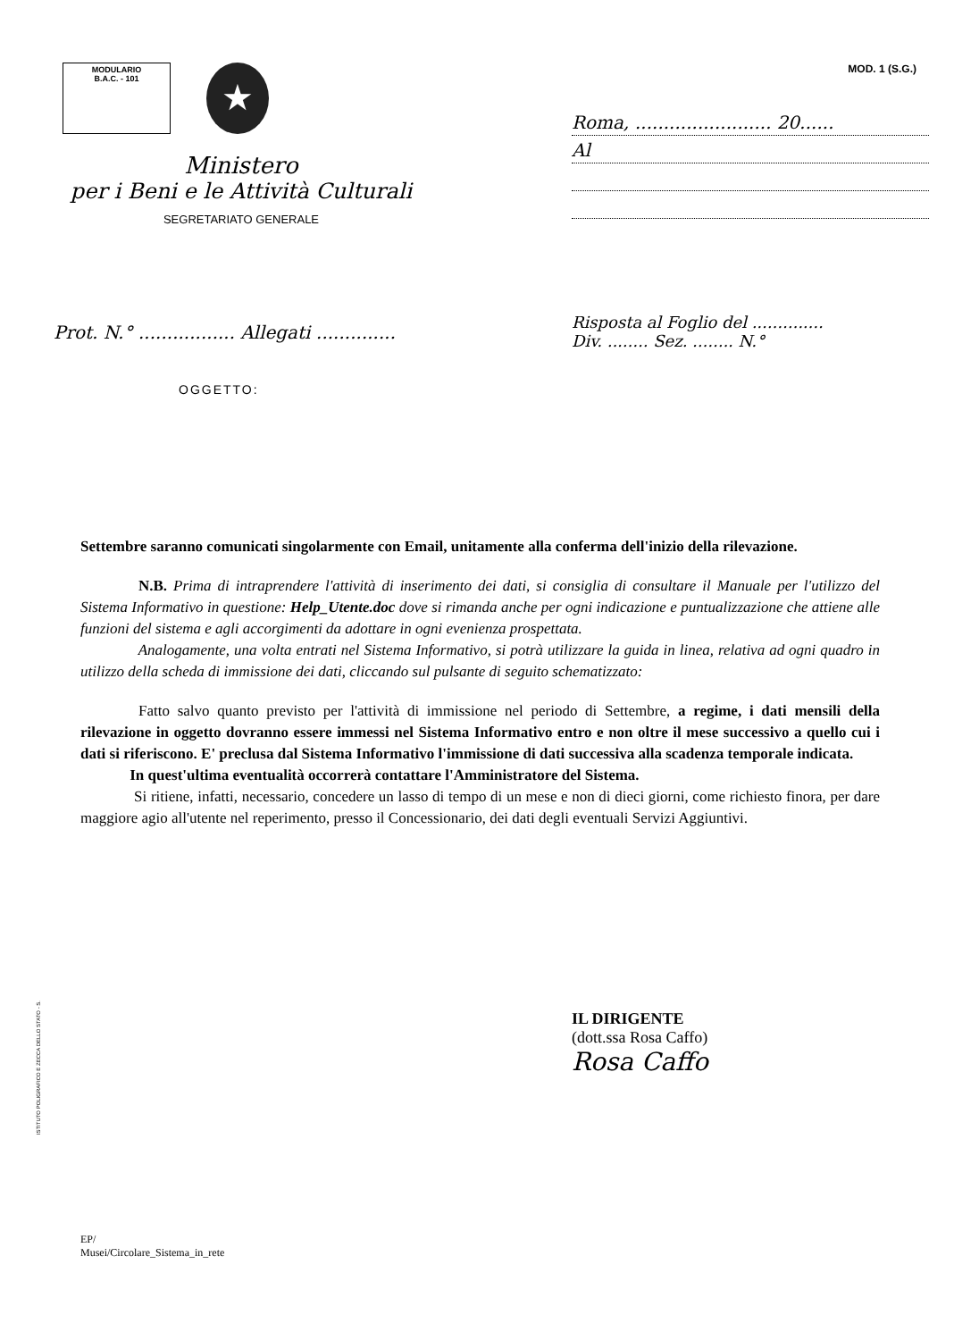MODULARIO
B.A.C. - 101
★
MOD. 1 (S.G.)
Ministero
per i Beni e le Attività Culturali
SEGRETARIATO GENERALE
Roma, ........................ 20......
Al
Prot. N.° ................. Allegati ..............
Risposta al Foglio del ..............
Div. ........ Sez. ........ N.°
OGGETTO:
Settembre saranno comunicati singolarmente con Email, unitamente alla conferma dell'inizio della rilevazione.
N.B. Prima di intraprendere l'attività di inserimento dei dati, si consiglia di consultare il Manuale per l'utilizzo del Sistema Informativo in questione: Help_Utente.doc dove si rimanda anche per ogni indicazione e puntualizzazione che attiene alle funzioni del sistema e agli accorgimenti da adottare in ogni evenienza prospettata.
Analogamente, una volta entrati nel Sistema Informativo, si potrà utilizzare la guida in linea, relativa ad ogni quadro in utilizzo della scheda di immissione dei dati, cliccando sul pulsante di seguito schematizzato:
Fatto salvo quanto previsto per l'attività di immissione nel periodo di Settembre, a regime, i dati mensili della rilevazione in oggetto dovranno essere immessi nel Sistema Informativo entro e non oltre il mese successivo a quello cui i dati si riferiscono. E' preclusa dal Sistema Informativo l'immissione di dati successiva alla scadenza temporale indicata.
In quest'ultima eventualità occorrerà contattare l'Amministratore del Sistema.
Si ritiene, infatti, necessario, concedere un lasso di tempo di un mese e non di dieci giorni, come richiesto finora, per dare maggiore agio all'utente nel reperimento, presso il Concessionario, dei dati degli eventuali Servizi Aggiuntivi.
IL DIRIGENTE
(dott.ssa Rosa Caffo)
Rosa Caffo
ISTITUTO POLIGRAFICO E ZECCA DELLO STATO - S.
EP/
Musei/Circolare_Sistema_in_rete